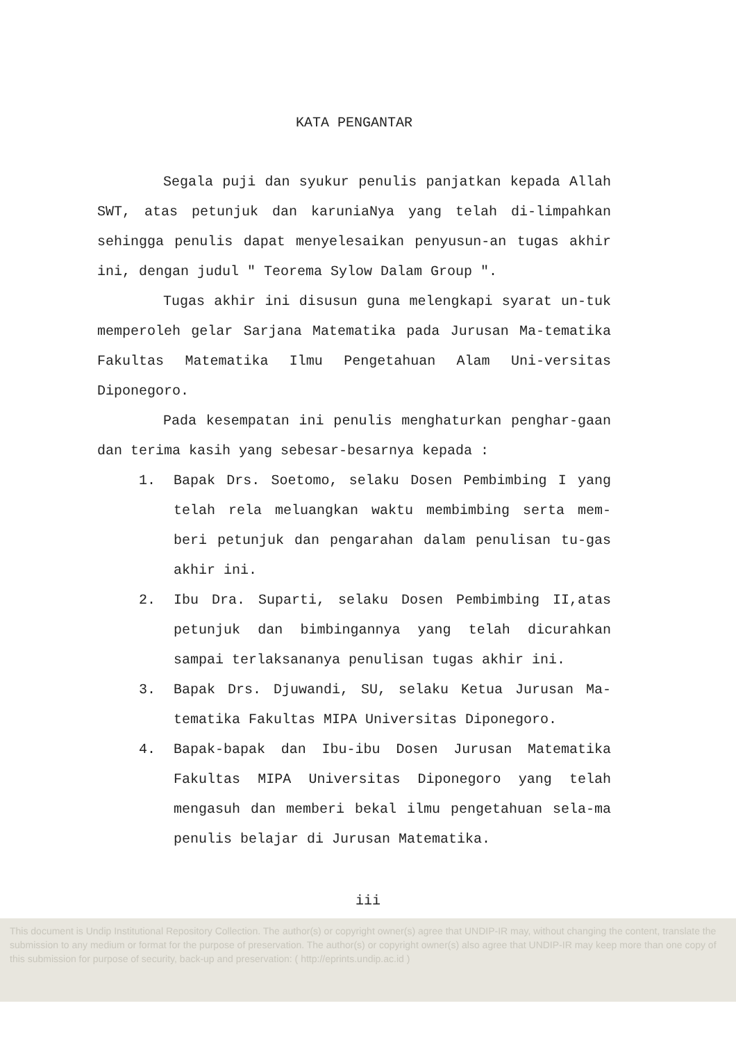KATA PENGANTAR
Segala puji dan syukur penulis panjatkan kepada Allah SWT, atas petunjuk dan karuniaNya yang telah di-limpahkan sehingga penulis dapat menyelesaikan penyusun-an tugas akhir ini, dengan judul " Teorema Sylow Dalam Group ".
Tugas akhir ini disusun guna melengkapi syarat un-tuk memperoleh gelar Sarjana Matematika pada Jurusan Ma-tematika Fakultas Matematika Ilmu Pengetahuan Alam Uni-versitas Diponegoro.
Pada kesempatan ini penulis menghaturkan penghar-gaan dan terima kasih yang sebesar-besarnya kepada :
1. Bapak Drs. Soetomo, selaku Dosen Pembimbing I yang telah rela meluangkan waktu membimbing serta mem-beri petunjuk dan pengarahan dalam penulisan tu-gas akhir ini.
2. Ibu Dra. Suparti, selaku Dosen Pembimbing II,atas petunjuk dan bimbingannya yang telah dicurahkan sampai terlaksananya penulisan tugas akhir ini.
3. Bapak Drs. Djuwandi, SU, selaku Ketua Jurusan Ma-tematika Fakultas MIPA Universitas Diponegoro.
4. Bapak-bapak dan Ibu-ibu Dosen Jurusan Matematika Fakultas MIPA Universitas Diponegoro yang telah mengasuh dan memberi bekal ilmu pengetahuan sela-ma penulis belajar di Jurusan Matematika.
iii
This document is Undip Institutional Repository Collection. The author(s) or copyright owner(s) agree that UNDIP-IR may, without changing the content, translate the submission to any medium or format for the purpose of preservation. The author(s) or copyright owner(s) also agree that UNDIP-IR may keep more than one copy of this submission for purpose of security, back-up and preservation: ( http://eprints.undip.ac.id )